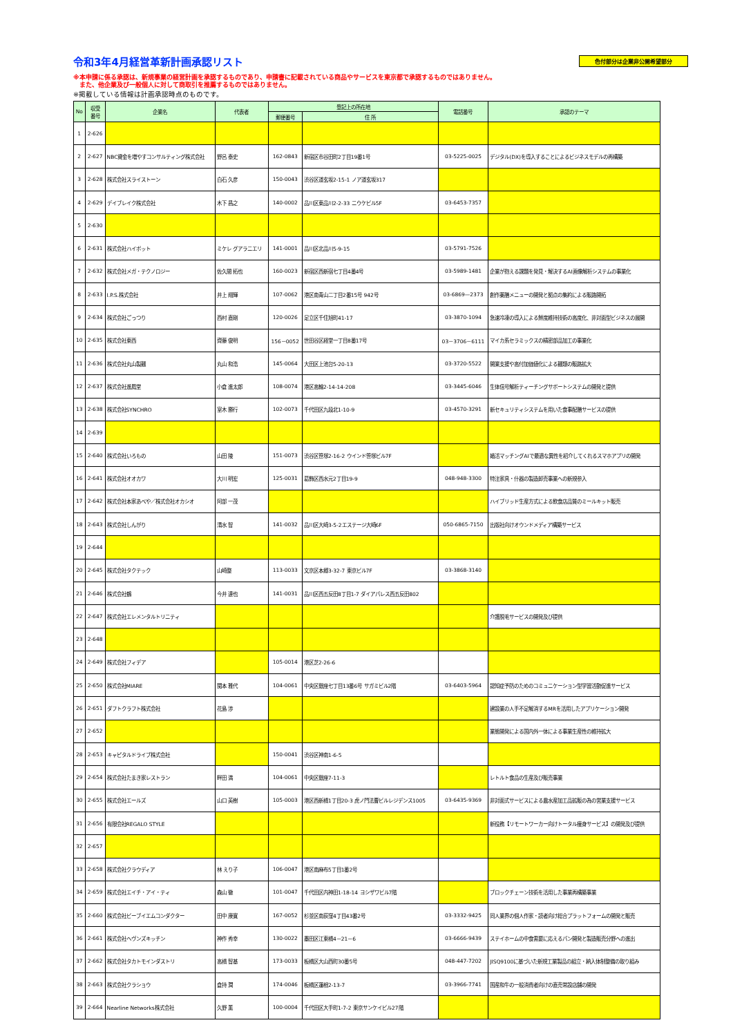令和3年4月経営革新計画承認リスト
色付部分は企業非公開希望部分
※本申請に係る承認は、新規事業の経営計画を承認するものであり、申請書に記載されている商品やサービスを東京都で承認するものではありません。
　また、他企業及び一般個人に対して商取引を推薦するものではありません。
※掲載している情報は計画承認時点のものです。
| No | 収受 番号 | 企業名 | 代表者 | 登記上の所在地 | | 電話番号 | 承認のテーマ |
| --- | --- | --- | --- | --- | --- | --- | --- |
| | | | | 郵便番号 | 住 所 | | |
| 1 | 2-626 | | | | | | |
| 2 | 2-627 | NBC資金を増やすコンサルティング株式会社 | 野呂 泰史 | 162-0843 | 新宿区市谷田町2丁目19番1号 | 03-5225-0025 | デジタル(DX)を導入することによるビジネスモデルの再構築 |
| 3 | 2-628 | 株式会社スライストーン | 白石 久彦 | 150-0043 | 渋谷区道玄坂2-15-1 ノア道玄坂317 | | |
| 4 | 2-629 | デイブレイク株式会社 | 木下 昌之 | 140-0002 | 品川区東品川2-2-33 ニウケビル5F | 03-6453-7357 | |
| 5 | 2-630 | | | | | | |
| 6 | 2-631 | 株式会社ハイポット | ミケレ グアラニエリ | 141-0001 | 品川区北品川5-9-15 | 03-5791-7526 | |
| 7 | 2-632 | 株式会社メガ・テクノロジー | 佐久間 拓也 | 160-0023 | 新宿区西新宿七丁目4番4号 | 03-5989-1481 | 企業が抱える課題を発見・解決するAI画像解析システムの事業化 |
| 8 | 2-633 | I.P.S.株式会社 | 井上 翔輝 | 107-0062 | 港区南青山二丁目2番15号 942号 | 03-6869—2373 | 創作薬膳メニューの開発と拠点の集約による販路開拓 |
| 9 | 2-634 | 株式会社ごっつり | 西村 直剛 | 120-0026 | 足立区千住旭町41-17 | 03-3870-1094 | 急速冷凍の導入による鮮度維持技術の高度化、非対面型ビジネスの展開 |
| 10 | 2-635 | 株式会社東西 | 齊藤 俊明 | 156－0052 | 世田谷区経堂一丁目8番17号 | 03－3706－6111 | マイカ系セラミックスの精密部品加工の事業化 |
| 11 | 2-636 | 株式会社丸山製麺 | 丸山 和浩 | 145-0064 | 大田区上池台5-20-13 | 03-3720-5522 | 開業支援や高付加価値化による麺類の販路拡大 |
| 12 | 2-637 | 株式会社進鳳堂 | 小倉 進太郎 | 108-0074 | 港区高輪2-14-14-208 | 03-3445-6046 | 生体信号解析ティーチングサポートシステムの開発と提供 |
| 13 | 2-638 | 株式会社SYNCHRO | 室木 勝行 | 102-0073 | 千代田区九段北1-10-9 | 03-4570-3291 | 新セキュリティシステムを用いた食事配膳サービスの提供 |
| 14 | 2-639 | | | | | | |
| 15 | 2-640 | 株式会社いろもの | 山田 陵 | 151-0073 | 渋谷区笹塚2-16-2 ウインド笹塚ビル7F | | 婚活マッチングAIで最適な異性を紹介してくれるスマホアプリの開発 |
| 16 | 2-641 | 株式会社オオカワ | 大川 明宏 | 125-0031 | 葛飾区西水元2丁目19-9 | 048-948-3300 | 特注家具・什器の製造卸売事業への新規参入 |
| 17 | 2-642 | 株式会社本家あべや／株式会社オカシオ | 阿部 一茂 | | | | ハイブリッド生産方式による飲食店品質のミールキット販売 |
| 18 | 2-643 | 株式会社しんがり | 清水 智 | 141-0032 | 品川区大崎3-5-2エステージ大崎6F | 050-6865-7150 | 出版社向けオウンドメディア構築サービス |
| 19 | 2-644 | | | | | | |
| 20 | 2-645 | 株式会社タクテック | 山崎整 | 113-0033 | 文京区本郷3-32-7 東京ビル7F | 03-3868-3140 | |
| 21 | 2-646 | 株式会社鶴 | 今井 達也 | 141-0031 | 品川区西五反田8丁目1-7 ダイアパレス西五反田802 | | |
| 22 | 2-647 | 株式会社エレメンタルトリニティ | | | | | 介護脱毛サービスの開発及び提供 |
| 23 | 2-648 | | | | | | |
| 24 | 2-649 | 株式会社フィデア | | 105-0014 | 港区芝2-26-6 | | |
| 25 | 2-650 | 株式会社MIARE | 関本 雅代 | 104-0061 | 中央区銀座七丁目13番6号 サガミビル2階 | 03-6403-5964 | 認知症予防のためのコミュニケーション型学習活動促進サービス |
| 26 | 2-651 | ダフトクラフト株式会社 | 花島 渉 | | | | 建設業の人手不足解消するMRを活用したアプリケーション開発 |
| 27 | 2-652 | | | | | | 業態開発による国内外一体による事業生産性の維持拡大 |
| 28 | 2-653 | キャピタルドライブ株式会社 | | 150-0041 | 渋谷区神南1-6-5 | | |
| 29 | 2-654 | 株式会社たまき家レストラン | 畔田 満 | 104-0061 | 中央区銀座7-11-3 | | レトルト食品の生産及び販売事業 |
| 30 | 2-655 | 株式会社エールズ | 山口 英樹 | 105-0003 | 港区西新橋1丁目20-3 虎ノ門法曹ビルレジデンス1005 | 03-6435-9369 | 非対面式サービスによる農水産加工品拡販の為の営業支援サービス |
| 31 | 2-656 | 有限会社REGALO STYLE | | | | | 新役務【リモートワーカー向けトータル痩身サービス】の開発及び提供 |
| 32 | 2-657 | | | | | | |
| 33 | 2-658 | 株式会社クラウディア | 林 えり子 | 106-0047 | 港区南麻布5丁目1番2号 | | |
| 34 | 2-659 | 株式会社エイチ・アイ・ティ | 森山 徹 | 101-0047 | 千代田区内神田1-18-14 ヨシザワビル7階 | | ブロックチェーン技術を活用した事業再構築事業 |
| 35 | 2-660 | 株式会社ビーブイエムコンダクター | 田中 康寛 | 167-0052 | 杉並区南荻窪4丁目43番2号 | 03-3332-9425 | 同人業界の個人作家・読者向け総合プラットフォームの開発と販売 |
| 36 | 2-661 | 株式会社ヘヴンズキッチン | 神作 秀幸 | 130-0022 | 墨田区江東橋4－21－6 | 03-6666-9439 | ステイホームの中食需要に応えるパン開発と製造販売分野への進出 |
| 37 | 2-662 | 株式会社タカトモインダストリ | 高橋 智基 | 173-0033 | 板橋区大山西町30番5号 | 048-447-7202 | JISQ9100に基づいた新規工業製品の組立・納入体制整備の取り組み |
| 38 | 2-663 | 株式会社クラショウ | 倉持 潤 | 174-0046 | 板橋区蓮根2-13-7 | 03-3966-7741 | 国産和牛の一般消費者向けの直売常設店舗の開発 |
| 39 | 2-664 | Nearline Networks株式会社 | 久野 薫 | 100-0004 | 千代田区大手町1-7-2 東京サンケイビル27階 | | |